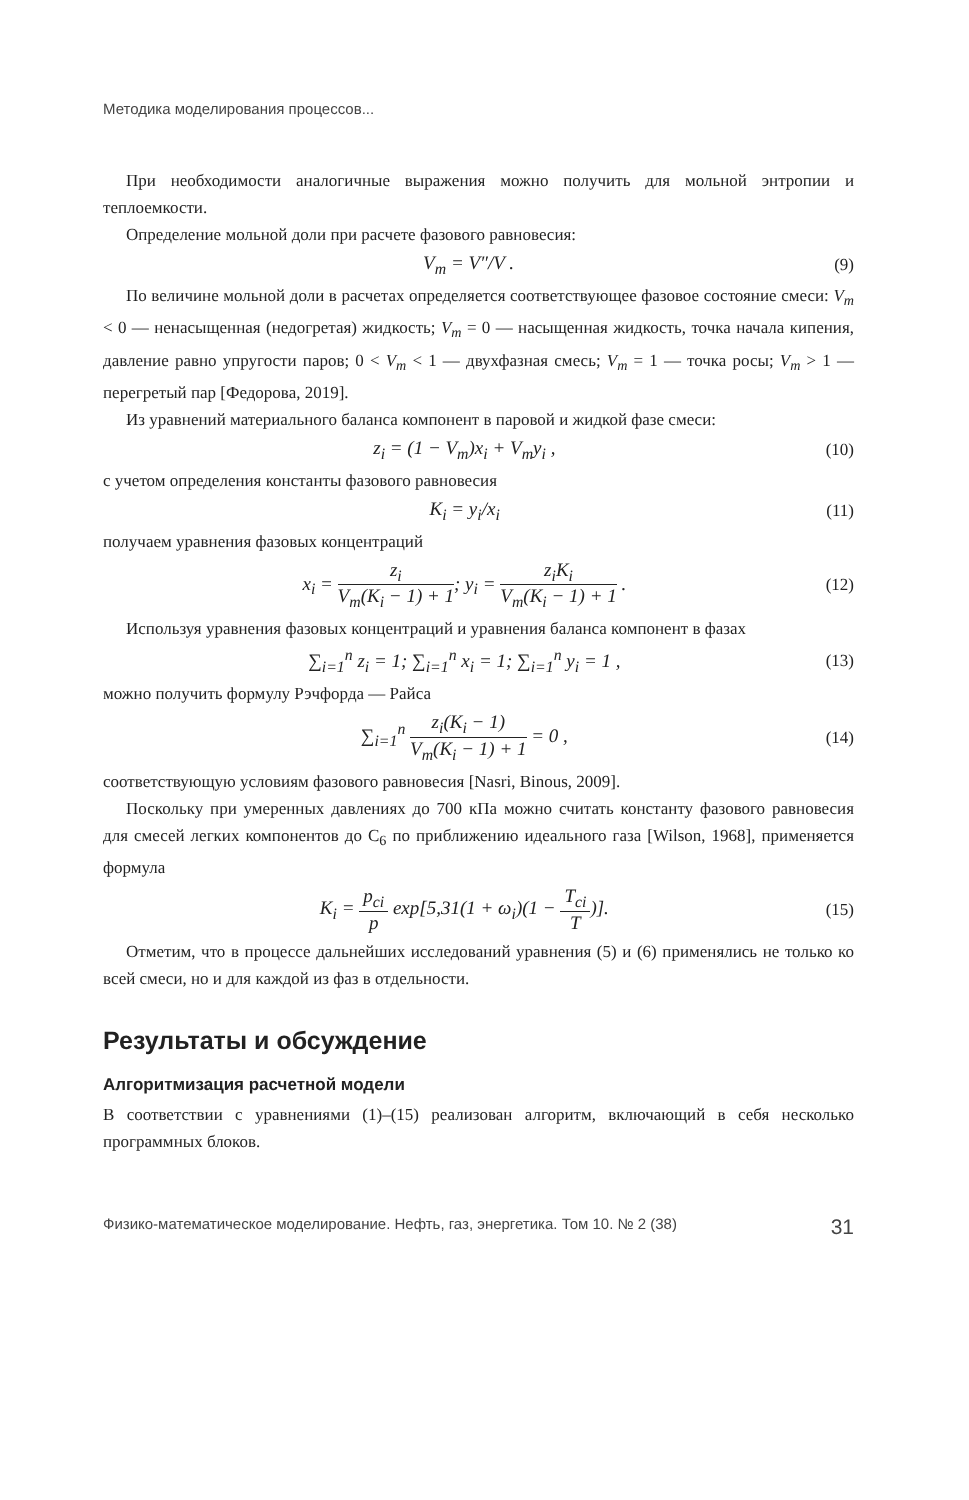Методика моделирования процессов...
При необходимости аналогичные выражения можно получить для мольной энтропии и теплоемкости.
Определение мольной доли при расчете фазового равновесия:
V<sub>m</sub> = V″/V . (9)
По величине мольной доли в расчетах определяется соответствующее фазовое состояние смеси: V<sub>m</sub> < 0 — ненасыщенная (недогретая) жидкость; V<sub>m</sub> = 0 — насыщенная жидкость, точка начала кипения, давление равно упругости паров; 0 < V<sub>m</sub> < 1 — двухфазная смесь; V<sub>m</sub> = 1 — точка росы; V<sub>m</sub> > 1 — перегретый пар [Федорова, 2019].
Из уравнений материального баланса компонент в паровой и жидкой фазе смеси:
z<sub>i</sub> = (1 − V<sub>m</sub>)x<sub>i</sub> + V<sub>m</sub>y<sub>i</sub> , (10)
с учетом определения константы фазового равновесия
K<sub>i</sub> = y<sub>i</sub>/x<sub>i</sub> (11)
получаем уравнения фазовых концентраций
x<sub>i</sub> = z<sub>i</sub> V<sub>m</sub>(K<sub>i</sub> − 1) + 1; y<sub>i</sub> = z<sub>i</sub>K<sub>i</sub> V<sub>m</sub>(K<sub>i</sub> − 1) + 1 . (12)
Используя уравнения фазовых концентраций и уравнения баланса компонент в фазах
∑<sub>i=1</sub><sup>n</sup> z<sub>i</sub> = 1; ∑<sub>i=1</sub><sup>n</sup> x<sub>i</sub> = 1; ∑<sub>i=1</sub><sup>n</sup> y<sub>i</sub> = 1 , (13)
можно получить формулу Рэчфорда — Райса
∑<sub>i=1</sub><sup>n</sup> z<sub>i</sub>(K<sub>i</sub> − 1) V<sub>m</sub>(K<sub>i</sub> − 1) + 1 = 0 , (14)
соответствующую условиям фазового равновесия [Nasri, Binous, 2009].
Поскольку при умеренных давлениях до 700 кПа можно считать константу фазового равновесия для смесей легких компонентов до C<sub>6</sub> по приближению идеального газа [Wilson, 1968], применяется формула
K<sub>i</sub> = p<sub>ci</sub> p exp[5,31(1 + ω<sub>i</sub>)(1 − T<sub>ci</sub> T)]. (15)
Отметим, что в процессе дальнейших исследований уравнения (5) и (6) применялись не только ко всей смеси, но и для каждой из фаз в отдельности.
Результаты и обсуждение
Алгоритмизация расчетной модели
В соответствии с уравнениями (1)–(15) реализован алгоритм, включающий в себя несколько программных блоков.
Физико-математическое моделирование. Нефть, газ, энергетика. Том 10. № 2 (38) 31